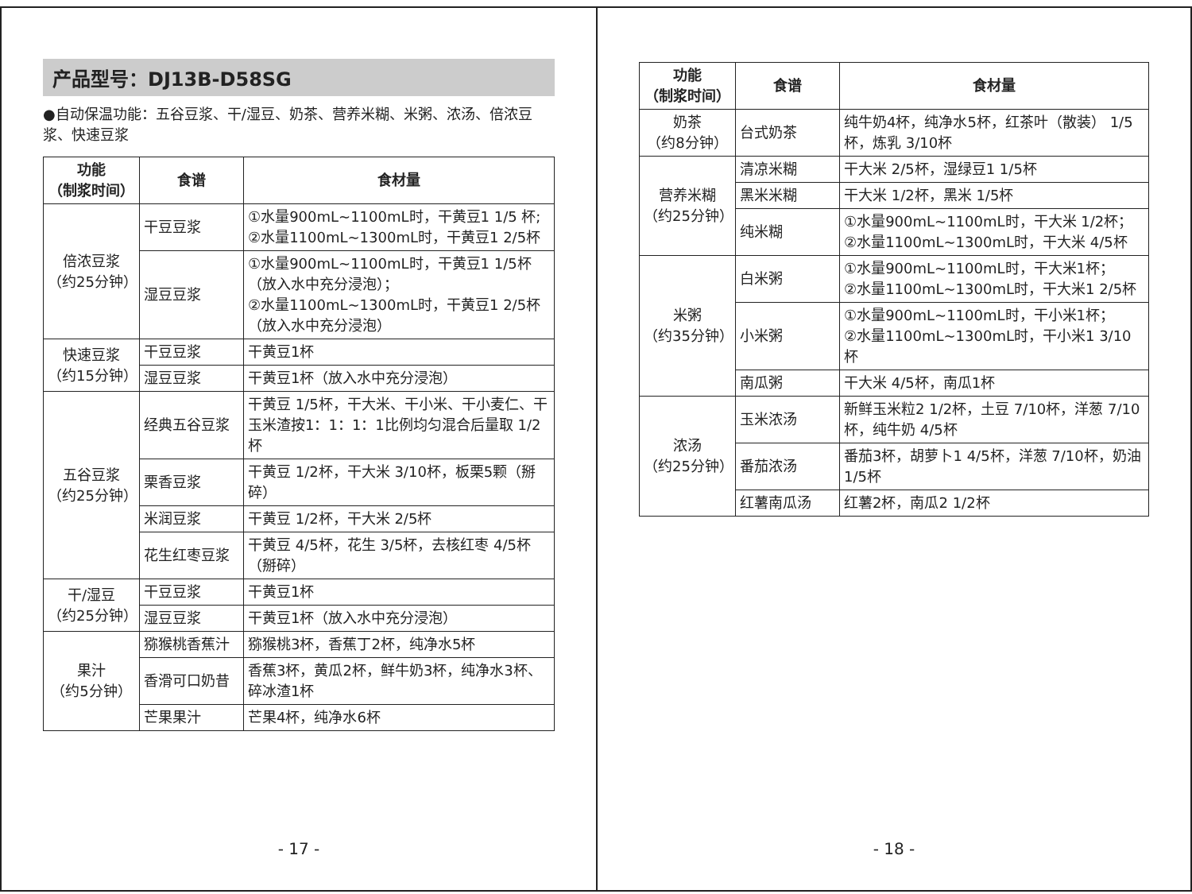产品型号：DJ13B-D58SG
●自动保温功能：五谷豆浆、干/湿豆、奶茶、营养米糊、米粥、浓汤、倍浓豆浆、快速豆浆
| 功能 （制浆时间） | 食谱 | 食材量 |
| --- | --- | --- |
| 倍浓豆浆 （约25分钟） | 干豆豆浆 | ①水量900mL~1100mL时，干黄豆1 1/5 杯; ②水量1100mL~1300mL时，干黄豆1 2/5杯 |
| | 湿豆豆浆 | ①水量900mL~1100mL时，干黄豆1 1/5杯（放入水中充分浸泡）； ②水量1100mL~1300mL时，干黄豆1 2/5杯（放入水中充分浸泡） |
| 快速豆浆 （约15分钟） | 干豆豆浆 | 干黄豆1杯 |
| | 湿豆豆浆 | 干黄豆1杯（放入水中充分浸泡） |
| 五谷豆浆 （约25分钟） | 经典五谷豆浆 | 干黄豆 1/5杯，干大米、干小米、干小麦仁、干玉米渣按1：1：1：1比例均匀混合后量取 1/2杯 |
| | 栗香豆浆 | 干黄豆 1/2杯，干大米 3/10杯，板栗5颗（掰碎） |
| | 米润豆浆 | 干黄豆 1/2杯，干大米 2/5杯 |
| | 花生红枣豆浆 | 干黄豆 4/5杯，花生 3/5杯，去核红枣 4/5杯（掰碎） |
| 干/湿豆 （约25分钟） | 干豆豆浆 | 干黄豆1杯 |
| | 湿豆豆浆 | 干黄豆1杯（放入水中充分浸泡） |
| 果汁 （约5分钟） | 猕猴桃香蕉汁 | 猕猴桃3杯，香蕉丁2杯，纯净水5杯 |
| | 香滑可口奶昔 | 香蕉3杯，黄瓜2杯，鲜牛奶3杯，纯净水3杯、碎冰渣1杯 |
| | 芒果果汁 | 芒果4杯，纯净水6杯 |
- 17 -
| 功能 （制浆时间） | 食谱 | 食材量 |
| --- | --- | --- |
| 奶茶 （约8分钟） | 台式奶茶 | 纯牛奶4杯，纯净水5杯，红茶叶（散装） 1/5杯，炼乳 3/10杯 |
| 营养米糊 （约25分钟） | 清凉米糊 | 干大米 2/5杯，湿绿豆1 1/5杯 |
| | 黑米米糊 | 干大米 1/2杯，黑米 1/5杯 |
| | 纯米糊 | ①水量900mL~1100mL时，干大米 1/2杯； ②水量1100mL~1300mL时，干大米 4/5杯 |
| 米粥 （约35分钟） | 白米粥 | ①水量900mL~1100mL时，干大米1杯； ②水量1100mL~1300mL时，干大米1 2/5杯 |
| | 小米粥 | ①水量900mL~1100mL时，干小米1杯； ②水量1100mL~1300mL时，干小米1 3/10杯 |
| | 南瓜粥 | 干大米 4/5杯，南瓜1杯 |
| 浓汤 （约25分钟） | 玉米浓汤 | 新鲜玉米粒2 1/2杯，土豆 7/10杯，洋葱 7/10杯，纯牛奶 4/5杯 |
| | 番茄浓汤 | 番茄3杯，胡萝卜1 4/5杯，洋葱 7/10杯，奶油 1/5杯 |
| | 红薯南瓜汤 | 红薯2杯，南瓜2 1/2杯 |
- 18 -